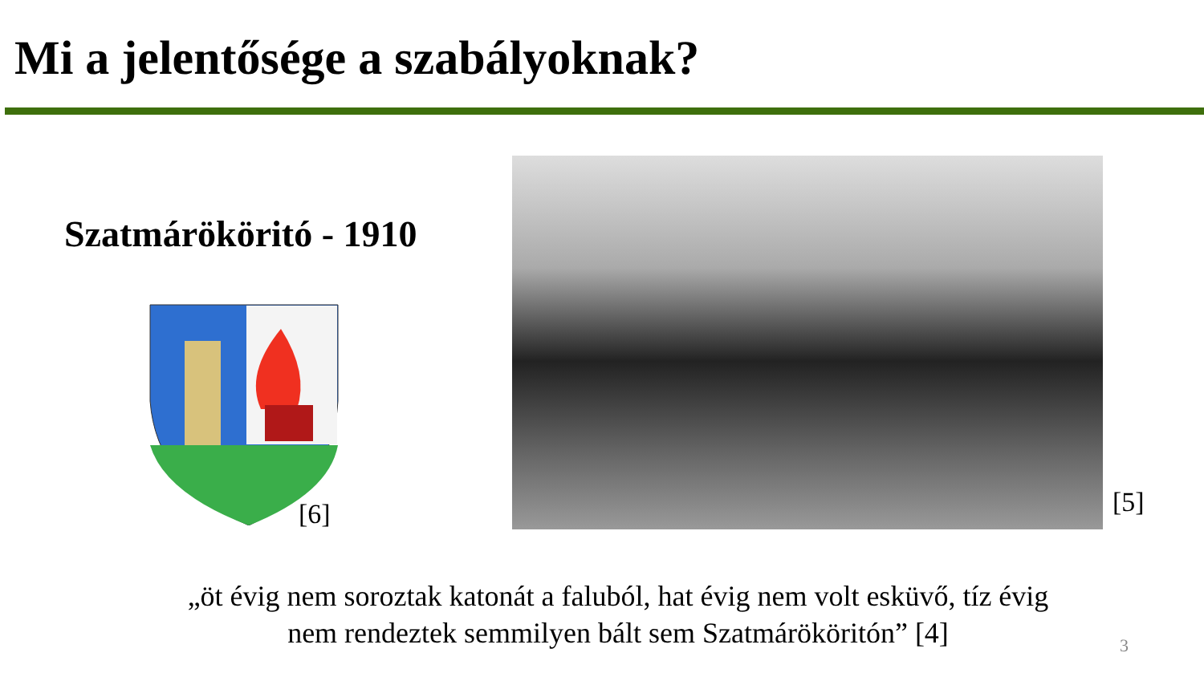Mi a jelentősége a szabályoknak?
Szatmárököritó - 1910
[6] [5]
„öt évig nem soroztak katonát a faluból, hat évig nem volt esküvő, tíz évig
nem rendeztek semmilyen bált sem Szatmárököritón” [4]
3